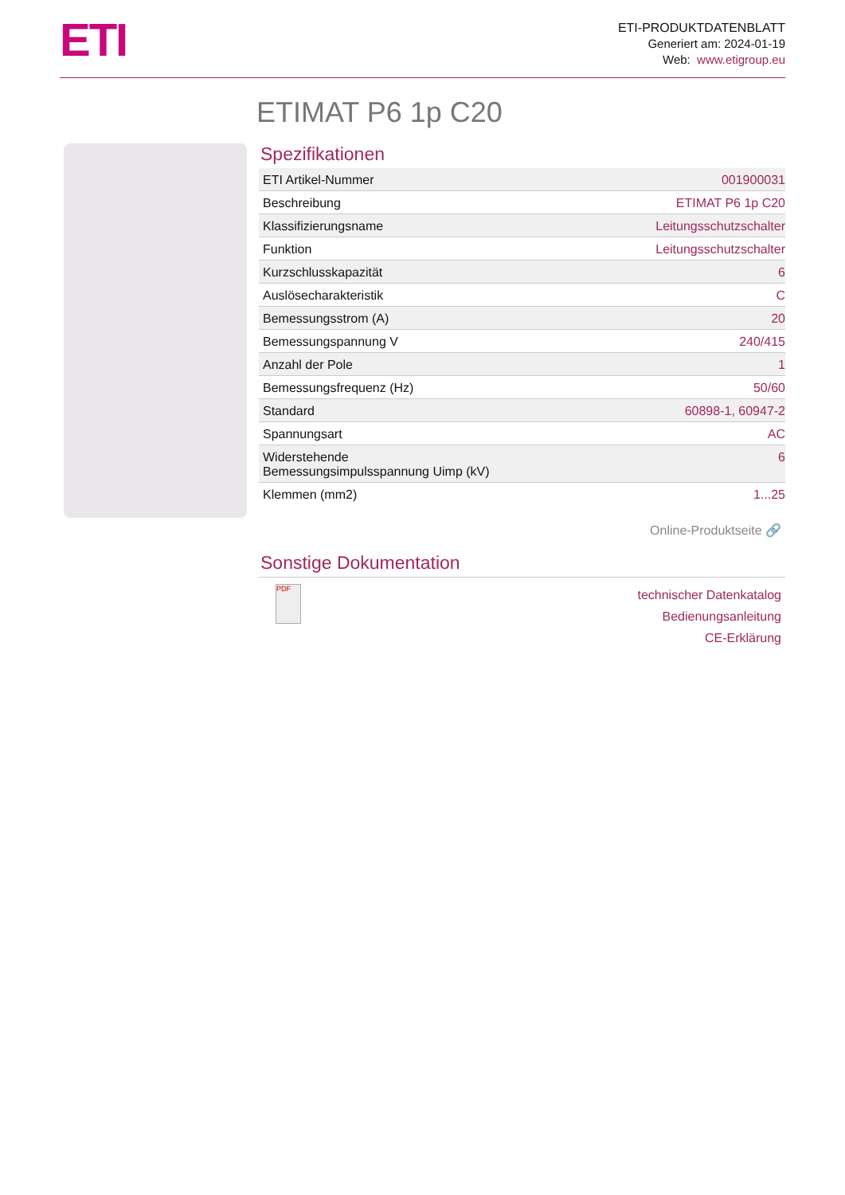ETI
ETI-PRODUKTDATENBLATT
Generiert am: 2024-01-19
Web: www.etigroup.eu
ETIMAT P6 1p C20
Spezifikationen
| ETI Artikel-Nummer | 001900031 |
| Beschreibung | ETIMAT P6 1p C20 |
| Klassifizierungsname | Leitungsschutzschalter |
| Funktion | Leitungsschutzschalter |
| Kurzschlusskapazität | 6 |
| Auslösecharakteristik | C |
| Bemessungsstrom (A) | 20 |
| Bemessungspannung V | 240/415 |
| Anzahl der Pole | 1 |
| Bemessungsfrequenz (Hz) | 50/60 |
| Standard | 60898-1, 60947-2 |
| Spannungsart | AC |
| Widerstehende Bemessungsimpulsspannung Uimp (kV) | 6 |
| Klemmen (mm2) | 1...25 |
Online-Produktseite 🔗
Sonstige Dokumentation
PDF
technischer Datenkatalog
Bedienungsanleitung
CE-Erklärung